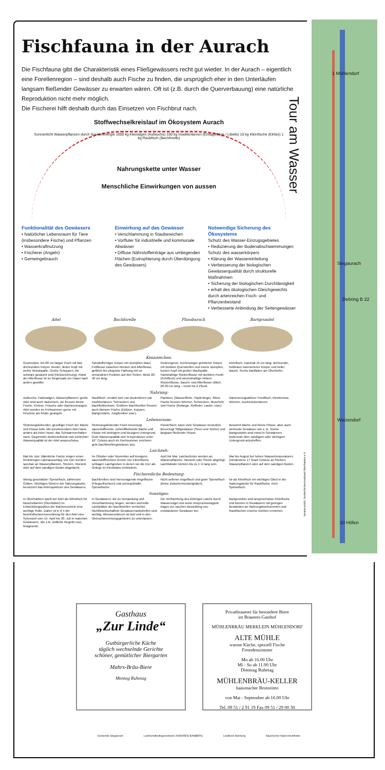1 Mühlendorf
Stegaurach
Debring B 22
Waizendorf
10 Höfen
Tour am Wasser
Verantwortlich: Bezirksfischereiverband Oberfranken e.V.
Fischfauna in der Aurach
Die Fischfauna gibt die Charakteristik eines Fließgewässers recht gut wieder. In der Aurach – eigentlich eine Forellenregion – sind deshalb auch Fische zu finden, die ursprüglich eher in den Unterläufen langsam fließender Gewässer zu erwarten wären. Oft ist (z.B. durch die Querverbauung) eine natürliche Reproduktion nicht mehr möglich.
Die Fischerei hilft deshalb durch das Einsetzen von Fischbrut nach.
Stoffwechselkreislauf im Ökosystem Aurach
Sonnenlicht Wasserpflanzen durch Sonnenenergie 1000 kg Kleinalgen (Aufwuchs) 100 kg Insektenlarven (Eintagsfliege / Libelle) 10 kg Kleinfische (Elritze) 1 kg Raubfisch (Bachforelle)
Nahrungskette unter Wasser
Menschliche Einwirkungen von aussen
Funktionalität des Gewässers
• Natürlicher Lebensraum für Tiere (insbesondere Fische) und Pflanzen
• Wasserkraftnutzung
• Fischerei (Angeln)
• Gemeingebrauch
Einwirkung auf das Gewässer
• Verschlammung in Staubereichen
• Vorfluter für industrielle und kommunale Abwässer
• Diffuse Nährstoffeinträge aus umliegenden Flächen (Eutrophierung durch Überdüngung des Gewässers)
Notwendige Sicherung des Ökosystems
Schutz des Wasser-Einzugsgebietes
• Reduzierung der Bodenabschwemmungen Schutz des wasserkörpers
• Klärung der Wassereinleitung
• Verbesserung der biologischen Gewässerqualität durch strukturelle Maßnahmen
• Sicherung der biologischen Durchlässigkeit
• erhalt des ökologischen Gleichgewichts durch artenreichen Fisch- und Pflanzenbestand
• Verbesserte Anbindung der Seitengewässer
| Aitel | Bachforelle | Flussbarsch | Bartgrundel |
| --- | --- | --- | --- |
| Kennzeichen: | | | |
| Gestreckter, bis 80 cm langer Fisch mit fast drehrundem Körper. Breiter, dicker Kopf mit weiter Mundspalte. Große Schuppen, die schwarz gesäumt sind (Netzzeichnung). Rand der Afterflosse ist im Gegensatz zur Hasel nach außen gewölbt. | Spindelförmiger Körper mit stumpfem Maul, Fettflosse zwischen Rücken und Afterflosse, gelblich bis olivgrüne Färbung mit rot umrandeten Punkten auf den Seiten. Meist 20-40 cm lang. | Gedrungener, hochrückiger grünlicher Körper mit dunklen Querstreifen und einem stumpfen, kurzen Kopf mit großer Maulspalte. Hartstrahlige Rückenflosse mit dunklem Punkt (Petrifleck) und weichstrahlige hintere Rückenflosse. Bauch- und Afterflosse rötlich. 20-30 cm lang – meist bis 2 Pfund. | Kleinfisch, maximal 15 cm lang, drehrunder, hellbraun marmorierter Körper und heller Bauch. Sechs Bartfäden am Oberkiefer. |
| Nahrung: | | | |
| Aufwuchs, Fadenalgen, Wasserpflanzen; große Aitel sind auch räuberisch, sie fressen kleine Fische, Krebse, Frösche oder Bachneunaugen. Aitel werden im Frühsommer gerne mit Kirschen als Köder geangelt. | Raubfisch, ernährt sich von Bodentieren wie Insektenlarven, Schnecken und Bachflohkrebsen. Größere Bachforellen fressen auch kleinere Fische (Elritzen, Koppen, Bartgrundeln, Jungforellen usw.). | Plankton, (Wasserflöhe, Hüpferlinge). Ältere Fische fressen Würmer, Schnecken, Muscheln und Fische (Rotauge, Rotfeder, Laube, usw.) | Dämmerungsaktiver Friedfisch; Kleinkrebse, Würmer, Zuckmückenlarven. |
| Lebensraum: | | | |
| Strömungsliebender, geselliger Fisch der Bäche und Flüsse liebt. Mit zunehmendem Alter lässt, anders als beim Hasel, das Schwarmverhalten nach. Gegenüber Bodensubstrat und schlechter Wasserqualität ist der Aitel anspruchslos. | Strömungsliebender Fisch bevorzugt sauerstoffreiche, schnellfließende Bäche und Flüsse mit steinigem und kiesigem Untergrund. Gute Wasserqualität und Temperaturen unter 16° Celsius auch im Hochsommer zeichnen gute Bachforellengewässer aus. | Pionierfisch; kann viele Gewässer besiedeln. Bevorzugt Stillgewässer (Seen und Teiche) und langsam fließende Flüsse. | Bewohnt Bäche und kleine Flüsse, aber auch stehende Gewässer wie z. B. Teiche. Bartgrundeln sind meist in Schwärmen bodennah über sandigem oder steinigem Untergrund anzutreffen. |
| Laichzeit: | | | |
| Mai bis Juni. Männliche Fische zeigen einen feinkörnigen Laichausschlag. Die Eier werden spontan an Wasserpflanzen, Steinen, Wurzeln oder auf dem sandigen Boden abgelaicht. | Im Oktober oder November auf kiesigem, sauerstoffreichem Grund. Die Elternfische schlagen Laichgruben in denen sie die Eier als Gelege im Kiesboden entwickeln. | April bis Mai. Laichschnüre werden an Wasserpflanzen, Wurzeln oder Steine abgelegt. Laichbänder können bis zu 1 m lang sein. | Mai bis August bei hohen Wassertemperaturen (mindestens 17 Grad Celsius) an Steinen, Wasserpflanzen oder auf dem sandigen Boden. |
| Fischereiliche Bedeutung: | | | |
| Wenig geschätzter Speisefisch, zahlreiche Gräten. Wichtiges Glied in der Nahrungskette, bereichert das Artenspektrum des Gewässers. | Bachforellen sind hervorragende Angelfische (Fliegenfischerei) und schmackhafte Speisefische. | Nicht seltener Angelfisch und guter Speisefisch (keine Zwischenmuskelgräten). | Ist als Kleinfisch ein wichtiges Glied in der Nahrungskette für Raubfische. Kein Speisefisch. |
| Sonstiges: | | | |
| In Oberfranken spielt der Aitel als Wirtsfisch für Muschellarven (Glochidien) im Entwicklungszyklus der Bachmuscheln eine wichtige Rolle. Daher ist in § 4 der Bezirksfischereiverordnung für den Aitel eine Schonzeit vom 15. April bis 30. Juli in manchen Gewässern, wie z.B. südliche Regnitz usw., festgesetzt. | In Gewässern, die zu Versandung und Verschlammung neigen, werden wertvolle Laichplätze der Bachforellen vernichtet. Nichtbewirtschaftete Gewässerrandstreifen sind wichtig; Wiesenumbruch ist dort und in den Überschwemmungsgebieten zu unterlassen. | Die Verfrachtung des klebrigen Laichs durch Wasservögel und seine Anspruchslosigkeit tragen zur raschen Besiedlung neu entstandener Gewässer bei. | Bartgrundeln sind anspruchslose Kleinfische und können in Gewässern mit geringen Beständen an Nahrungskonkurrenten und Raubfischen enorme Dichten erreichen. |
Gasthaus
„Zur Linde“
Gutbürgerliche Küche
täglich wechselnde Gerichte
schöner, gemütlicher Biergarten
Mahrs-Bräu-Biere
Montag Ruhetag
Privatbrauerei für besondere Biere
im Brauerei-Gasthof
MÜHLENBRÄU MERKLEIN MÜHLENDORF
ALTE MÜHLE
warme Küche, speziell Fische
Fremdenzimmer
Mo ab 16.00 Uhr
Mi - So ab 11.00 Uhr
Dienstag Ruhetag
MÜHLENBRÄU-KELLER
hausmacher Brotzeiten
von Mai - September ab 16.00 Uhr
Tel. 09 51 / 2 91 19 Fax 09 51 / 29 00 30
Gemeinde Stegaurach Landschaftspflegeverband LANDKREIS BAMBERG Landkreis Bamberg Bayerischer Naturschutzfonds